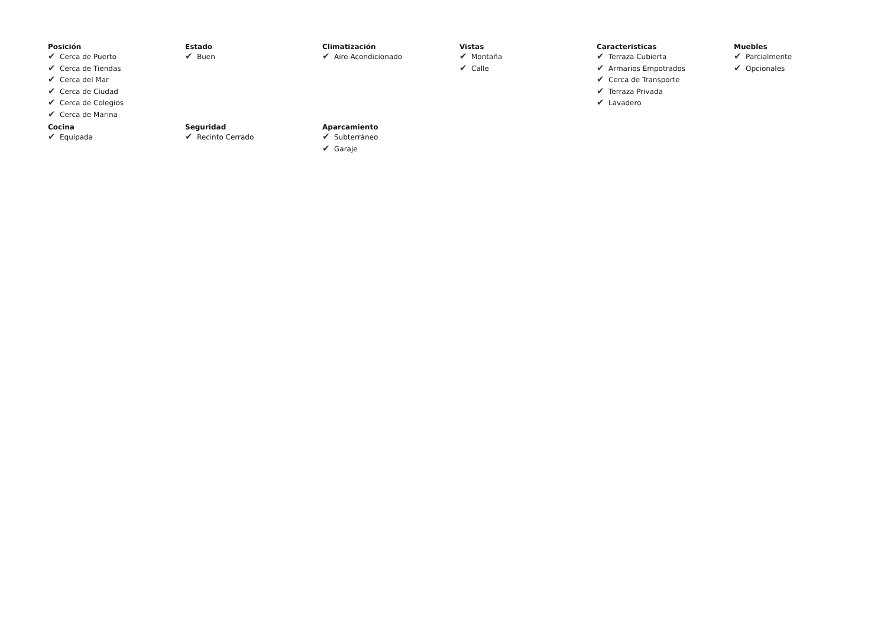Posición
✔ Cerca de Puerto
✔ Cerca de Tiendas
✔ Cerca del Mar
✔ Cerca de Ciudad
✔ Cerca de Colegios
✔ Cerca de Marina
Estado
✔ Buen
Climatización
✔ Aire Acondicionado
Vistas
✔ Montaña
✔ Calle
Caracteristicas
✔ Terraza Cubierta
✔ Armarios Empotrados
✔ Cerca de Transporte
✔ Terraza Privada
✔ Lavadero
Muebles
✔ Parcialmente
✔ Opcionales
Cocina
✔ Equipada
Seguridad
✔ Recinto Cerrado
Aparcamiento
✔ Subterráneo
✔ Garaje